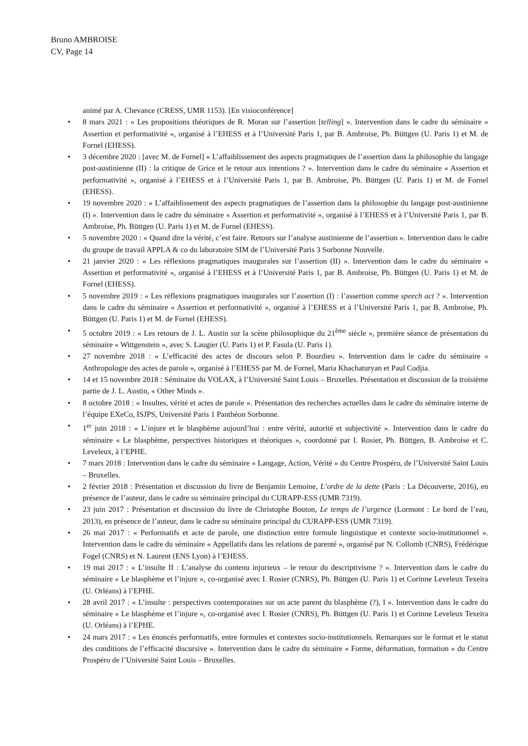Bruno AMBROISE
CV, Page 14
animé par A. Chevance (CRESS, UMR 1153). [En visioconférence]
• 8 mars 2021 : « Les propositions théoriques de R. Moran sur l’assertion [telling] ». Intervention dans le cadre du séminaire « Assertion et performativité », organisé à l’EHESS et à l’Université Paris 1, par B. Ambroise, Ph. Büttgen (U. Paris 1) et M. de Fornel (EHESS).
• 3 décembre 2020 : [avec M. de Fornel] « L’affaiblissement des aspects pragmatiques de l’assertion dans la philosophie du langage post-austinienne (II) : la critique de Grice et le retour aux intentions ? ». Intervention dans le cadre du séminaire « Assertion et performativité », organisé à l’EHESS et à l’Université Paris 1, par B. Ambroise, Ph. Büttgen (U. Paris 1) et M. de Fornel (EHESS).
• 19 novembre 2020 : « L’affaiblissement des aspects pragmatiques de l’assertion dans la philosophie du langage post-austinienne (I) ». Intervention dans le cadre du séminaire « Assertion et performativité », organisé à l’EHESS et à l’Université Paris 1, par B. Ambroise, Ph. Büttgen (U. Paris 1) et M. de Fornel (EHESS).
• 5 novembre 2020 : « Quand dire la vérité, c’est faire. Retours sur l’analyse austinienne de l’assertion ». Intervention dans le cadre du groupe de travail APPLA & co du laboratoire SIM de l’Université Paris 3 Sorbonne Nouvelle.
• 21 janvier 2020 : « Les réflexions pragmatiques inaugurales sur l’assertion (II) ». Intervention dans le cadre du séminaire « Assertion et performativité », organisé à l’EHESS et à l’Université Paris 1, par B. Ambroise, Ph. Büttgen (U. Paris 1) et M. de Fornel (EHESS).
• 5 novembre 2019 : « Les réflexions pragmatiques inaugurales sur l’assertion (I) : l’assertion comme speech act ? ». Intervention dans le cadre du séminaire « Assertion et performativité », organisé à l’EHESS et à l’Université Paris 1, par B. Ambroise, Ph. Büttgen (U. Paris 1) et M. de Fornel (EHESS).
• 5 octobre 2019 : « Les retours de J. L. Austin sur la scène philosophique du 21<sup>ème</sup> siècle », première séance de présentation du séminaire « Wittgenstein », avec S. Laugier (U. Paris 1) et P. Fasula (U. Paris 1).
• 27 novembre 2018 : « L’efficacité des actes de discours selon P. Bourdieu ». Intervention dans le cadre du séminaire « Anthropologie des actes de parole », organisé à l’EHESS par M. de Fornel, Maria Khachaturyan et Paul Codjia.
• 14 et 15 novembre 2018 : Séminaire du VOLAX, à l’Université Saint Louis – Bruxelles. Présentation et discussion de la troisième partie de J. L. Austin, « Other Minds ».
• 8 octobre 2018 : « Insultes, vérité et actes de parole ». Présentation des recherches actuelles dans le cadre du séminaire interne de l’équipe EXeCo, ISJPS, Université Paris 1 Panthéon Sorbonne.
• 1<sup>er</sup> juin 2018 : « L’injure et le blasphème aujourd’hui : entre vérité, autorité et subjectivité ». Intervention dans le cadre du séminaire « Le blasphème, perspectives historiques et théoriques », coordonné par I. Rosier, Ph. Büttgen, B. Ambroise et C. Leveleux, à l’EPHE.
• 7 mars 2018 : Intervention dans le cadre du séminaire « Langage, Action, Vérité » du Centre Prospéro, de l’Université Saint Louis – Bruxelles.
• 2 février 2018 : Présentation et discussion du livre de Benjamin Lemoine, L’ordre de la dette (Paris : La Découverte, 2016), en présence de l’auteur, dans le cadre su séminaire principal du CURAPP-ESS (UMR 7319).
• 23 juin 2017 : Présentation et discussion du livre de Christophe Bouton, Le temps de l’urgence (Lormont : Le bord de l’eau, 2013), en présence de l’auteur, dans le cadre su séminaire principal du CURAPP-ESS (UMR 7319).
• 26 mai 2017 : « Performatifs et acte de parole, une distinction entre formule linguistique et contexte socio-institutionnel ». Intervention dans le cadre du séminaire « Appellatifs dans les relations de parenté », organisé par N. Collomb (CNRS), Frédérique Fogel (CNRS) et N. Laurent (ENS Lyon) à l’EHESS.
• 19 mai 2017 : « L’insulte II : L’analyse du contenu injurieux – le retour du descriptivisme ? ». Intervention dans le cadre du séminaire « Le blasphème et l’injure », co-organisé avec I. Rosier (CNRS), Ph. Büttgen (U. Paris 1) et Corinne Leveleux Texeira (U. Orléans) à l’EPHE.
• 28 avril 2017 : « L’insulte : perspectives contemporaines sur un acte parent du blasphème (?), I ». Intervention dans le cadre du séminaire « Le blasphème et l’injure », co-organisé avec I. Rosier (CNRS), Ph. Büttgen (U. Paris 1) et Corinne Leveleux Texeira (U. Orléans) à l’EPHE.
• 24 mars 2017 : « Les énoncés performatifs, entre formules et contextes socio-institutionnels. Remarques sur le format et le statut des conditions de l’efficacité discursive ». Intervention dans le cadre du séminaire « Forme, déformation, formation » du Centre Prospéro de l’Université Saint Louis – Bruxelles.